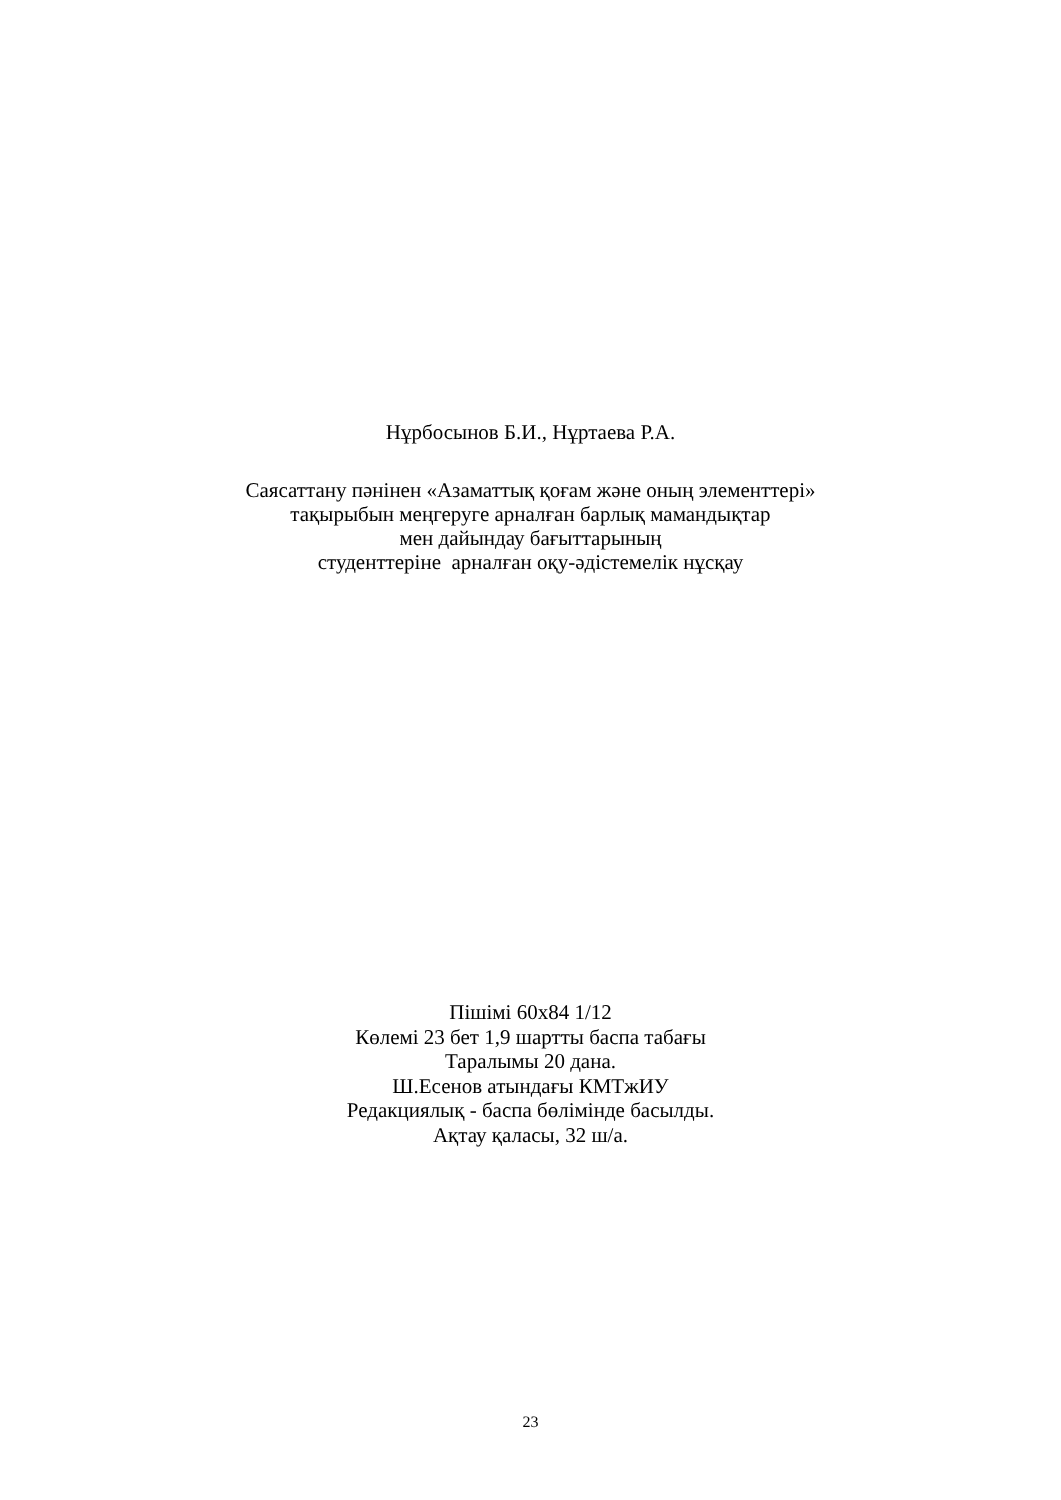Нұрбосынов Б.И., Нұртаева Р.А.
Саясаттану пәнінен «Азаматтық қоғам және оның элементтері»
тақырыбын меңгеруге арналған барлық мамандықтар
мен дайындау бағыттарының
студенттеріне арналған оқу-әдістемелік нұсқау
Пішімі 60х84 1/12
Көлемі 23 бет 1,9 шартты баспа табағы
Таралымы 20 дана.
Ш.Есенов атындағы КМТжИУ
Редакциялық - баспа бөлімінде басылды.
Ақтау қаласы, 32 ш/а.
23